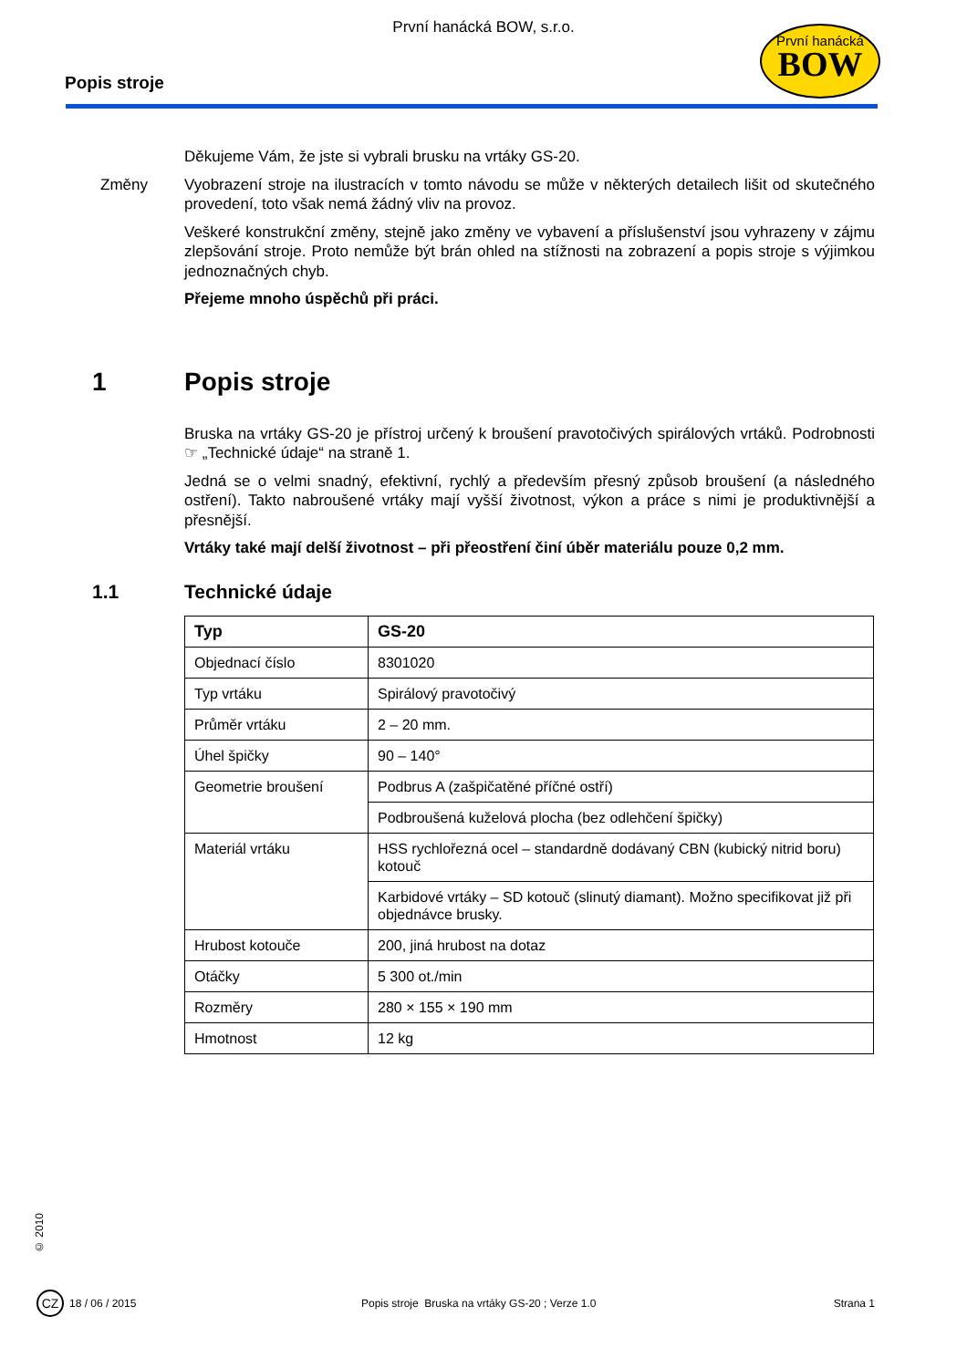První hanácká BOW, s.r.o.
Popis stroje
První hanácká
BOW
Děkujeme Vám, že jste si vybrali brusku na vrtáky GS-20.
Změny Vyobrazení stroje na ilustracích v tomto návodu se může v některých detailech lišit od skutečného provedení, toto však nemá žádný vliv na provoz.
Veškeré konstrukční změny, stejně jako změny ve vybavení a příslušenství jsou vyhrazeny v zájmu zlepšování stroje. Proto nemůže být brán ohled na stížnosti na zobrazení a popis stroje s výjimkou jednoznačných chyb.
Přejeme mnoho úspěchů při práci.
1 Popis stroje
Bruska na vrtáky GS-20 je přístroj určený k broušení pravotočivých spirálových vrtáků. Podrobnosti ☞ „Technické údaje“ na straně 1.
Jedná se o velmi snadný, efektivní, rychlý a především přesný způsob broušení (a následného ostření). Takto nabroušené vrtáky mají vyšší životnost, výkon a práce s nimi je produktivnější a přesnější.
Vrtáky také mají delší životnost – při přeostření činí úběr materiálu pouze 0,2 mm.
1.1 Technické údaje
| Typ | GS-20 |
| --- | --- |
| Objednací číslo | 8301020 |
| Typ vrtáku | Spirálový pravotočivý |
| Průměr vrtáku | 2 – 20 mm. |
| Úhel špičky | 90 – 140° |
| Geometrie broušení | Podbrus A (zašpičatěné příčné ostří) |
| | Podbroušená kuželová plocha (bez odlehčení špičky) |
| Materiál vrtáku | HSS rychlořezná ocel – standardně dodávaný CBN (kubický nitrid boru) kotouč |
| | Karbidové vrtáky – SD kotouč (slinutý diamant). Možno specifikovat již při objednávce brusky. |
| Hrubost kotouče | 200, jiná hrubost na dotaz |
| Otáčky | 5 300 ot./min |
| Rozměry | 280 × 155 × 190 mm |
| Hmotnost | 12 kg |
© 2010
CZ
18 / 06 / 2015 Popis stroje Bruska na vrtáky GS-20 ; Verze 1.0 Strana 1